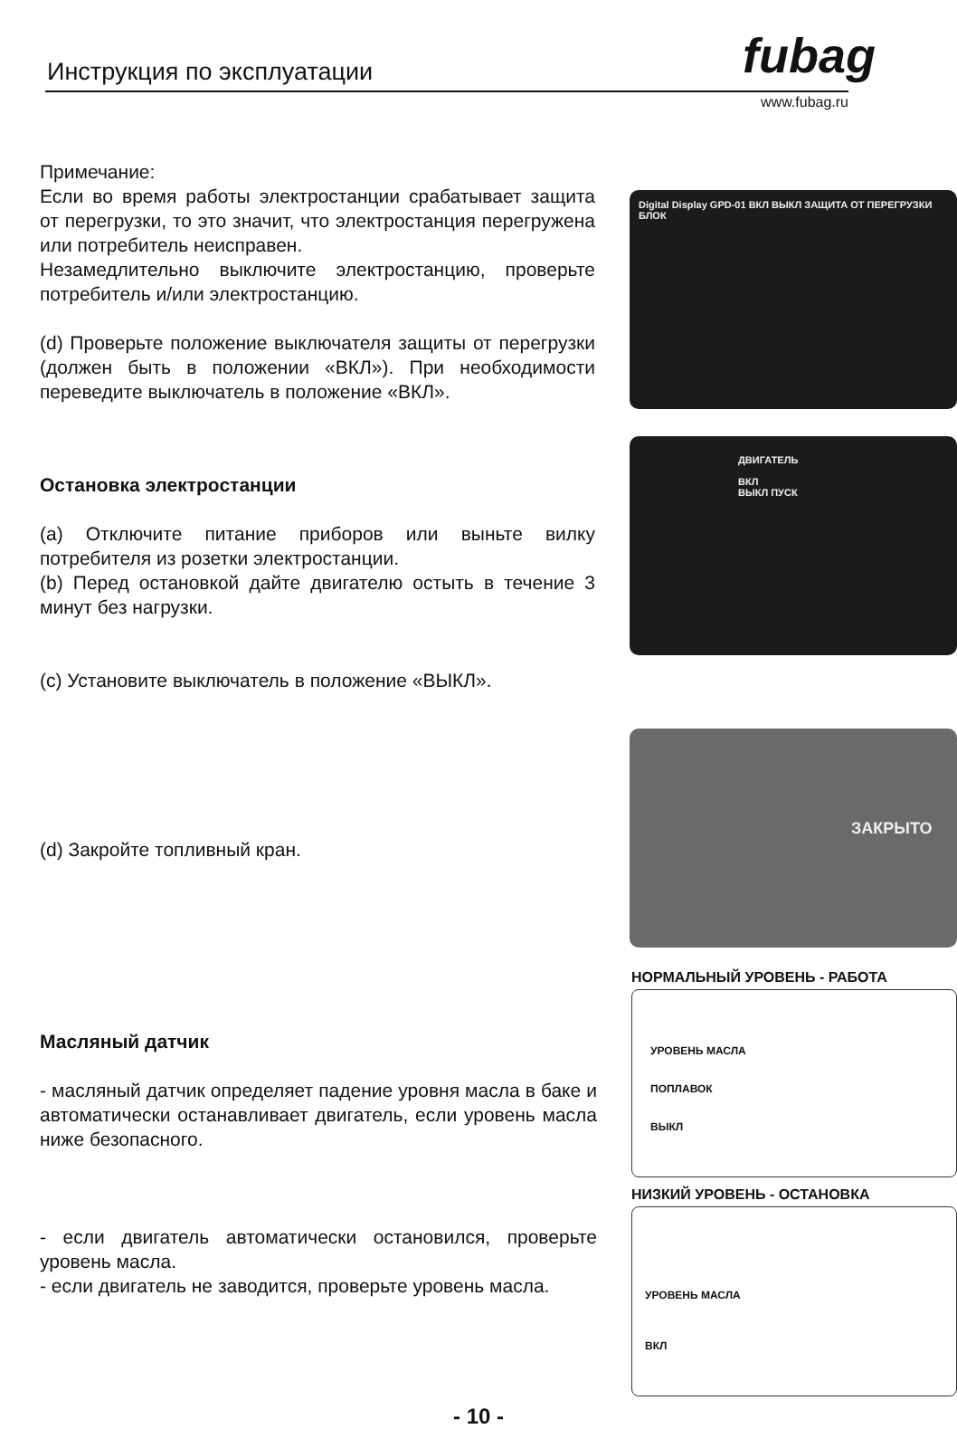Инструкция по эксплуатации fubag
www.fubag.ru
Примечание:
Если во время работы электростанции срабатывает защита от перегрузки, то это значит, что электростанция перегружена или потребитель неисправен.
Незамедлительно выключите электростанцию, проверьте потребитель и/или электростанцию.
(d) Проверьте положение выключателя защиты от перегрузки (должен быть в положении «ВКЛ»). При необходимости переведите выключатель в положение «ВКЛ».
Digital Display GPD-01 ВКЛ ВЫКЛ ЗАЩИТА ОТ ПЕРЕГРУЗКИ БЛОК
Остановка электростанции
(a) Отключите питание приборов или выньте вилку потребителя из розетки электростанции.
(b) Перед остановкой дайте двигателю остыть в течение 3 минут без нагрузки.
(c) Установите выключатель в положение «ВЫКЛ».
ДВИГАТЕЛЬ
ВКЛ
ВЫКЛ ПУСК
(d) Закройте топливный кран.
ЗАКРЫТО
Масляный датчик
- масляный датчик определяет падение уровня масла в баке и автоматически останавливает двигатель, если уровень масла ниже безопасного.
- если двигатель автоматически остановился, проверьте уровень масла.
- если двигатель не заводится, проверьте уровень масла.
НОРМАЛЬНЫЙ УРОВЕНЬ - РАБОТА
УРОВЕНЬ МАСЛА
ПОПЛАВОК
ВЫКЛ
НИЗКИЙ УРОВЕНЬ - ОСТАНОВКА
УРОВЕНЬ МАСЛА
ВКЛ
- 10 -